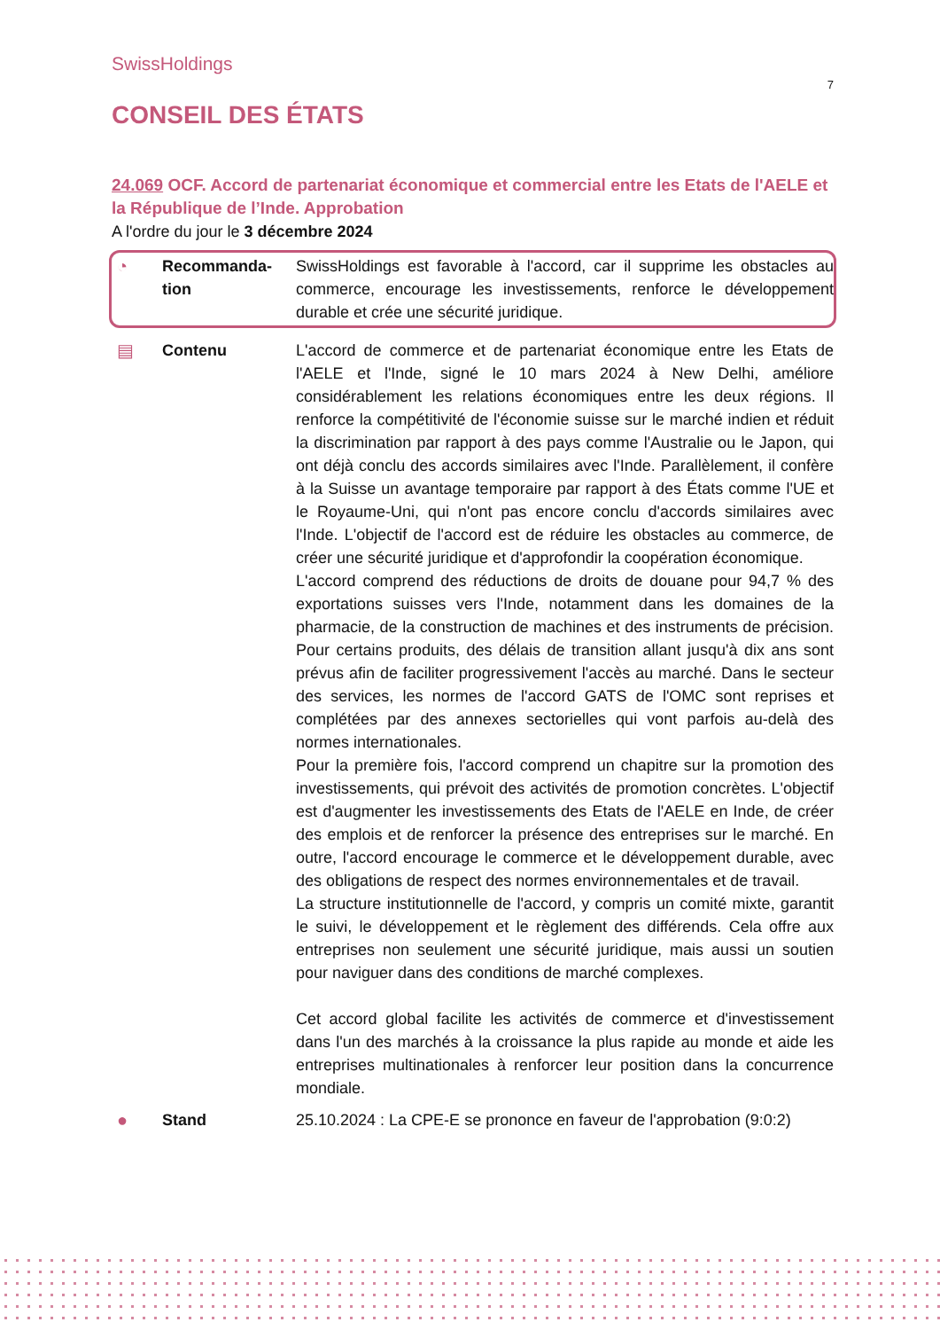SwissHoldings
7
CONSEIL DES ÉTATS
24.069 OCF. Accord de partenariat économique et commercial entre les Etats de l'AELE et la République de l’Inde. Approbation
A l'ordre du jour le 3 décembre 2024
◔ Recommanda-
tion
SwissHoldings est favorable à l'accord, car il supprime les obstacles au commerce, encourage les investissements, renforce le développement durable et crée une sécurité juridique.
▤ Contenu L'accord de commerce et de partenariat économique entre les Etats de l'AELE et l'Inde, signé le 10 mars 2024 à New Delhi, améliore considérablement les relations économiques entre les deux régions. Il renforce la compétitivité de l'économie suisse sur le marché indien et réduit la discrimination par rapport à des pays comme l'Australie ou le Japon, qui ont déjà conclu des accords similaires avec l'Inde. Parallèlement, il confère à la Suisse un avantage temporaire par rapport à des États comme l'UE et le Royaume-Uni, qui n'ont pas encore conclu d'accords similaires avec l'Inde. L'objectif de l'accord est de réduire les obstacles au commerce, de créer une sécurité juridique et d'approfondir la coopération économique.
L'accord comprend des réductions de droits de douane pour 94,7 % des exportations suisses vers l'Inde, notamment dans les domaines de la pharmacie, de la construction de machines et des instruments de précision. Pour certains produits, des délais de transition allant jusqu'à dix ans sont prévus afin de faciliter progressivement l'accès au marché. Dans le secteur des services, les normes de l'accord GATS de l'OMC sont reprises et complétées par des annexes sectorielles qui vont parfois au-delà des normes internationales.
Pour la première fois, l'accord comprend un chapitre sur la promotion des investissements, qui prévoit des activités de promotion concrètes. L'objectif est d'augmenter les investissements des Etats de l'AELE en Inde, de créer des emplois et de renforcer la présence des entreprises sur le marché. En outre, l'accord encourage le commerce et le développement durable, avec des obligations de respect des normes environnementales et de travail.
La structure institutionnelle de l'accord, y compris un comité mixte, garantit le suivi, le développement et le règlement des différends. Cela offre aux entreprises non seulement une sécurité juridique, mais aussi un soutien pour naviguer dans des conditions de marché complexes.
Cet accord global facilite les activités de commerce et d'investissement dans l'un des marchés à la croissance la plus rapide au monde et aide les entreprises multinationales à renforcer leur position dans la concurrence mondiale.
● Stand 25.10.2024 : La CPE-E se prononce en faveur de l'approbation (9:0:2)